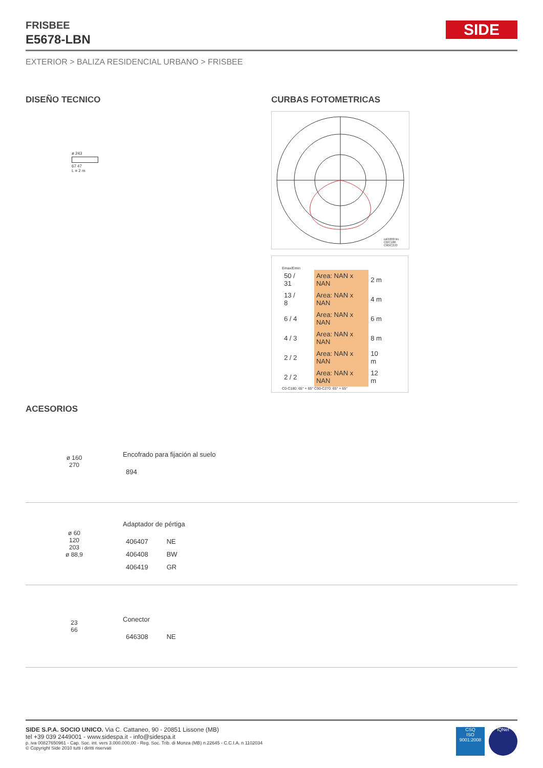SIDE
FRISBEE
E5678-LBN
EXTERIOR > BALIZA RESIDENCIAL URBANO > FRISBEE
DISEÑO TECNICO
ø 243
67 47
L = 2 m
CURBAS FOTOMETRICAS
cd/1000 lm
C0/C180
C90/C270
Emax/Emin
| 50 / 31 | Area: NAN x NAN | 2 m |
| 13 / 8 | Area: NAN x NAN | 4 m |
| 6 / 4 | Area: NAN x NAN | 6 m |
| 4 / 3 | Area: NAN x NAN | 8 m |
| 2 / 2 | Area: NAN x NAN | 10 m |
| 2 / 2 | Area: NAN x NAN | 12 m |
C0-C180: 65° + 65° C90-C270: 65° + 65°
ACESORIOS
ø 160
270
Encofrado para fijación al suelo
| 894 |
ø 60
120
203
ø 88,9
Adaptador de pértiga
| 406407 | NE |
| 406408 | BW |
| 406419 | GR |
23
66
Conector
| 646308 | NE |
SIDE S.P.A. SOCIO UNICO. Via C. Cattaneo, 90 - 20851 Lissone (MB)
tel +39 039 2449001 - www.sidespa.it - info@sidespa.it
p. iva 00827650961 - Cap. Soc. int. vers 3.000.000,00 - Reg. Soc. Trib. di Monza (MB) n.22645 - C.C.I.A. n 1102034
© Copyright Side 2010 tutti i diritti riservati
CSQ
ISO 9001:2008
IQNet